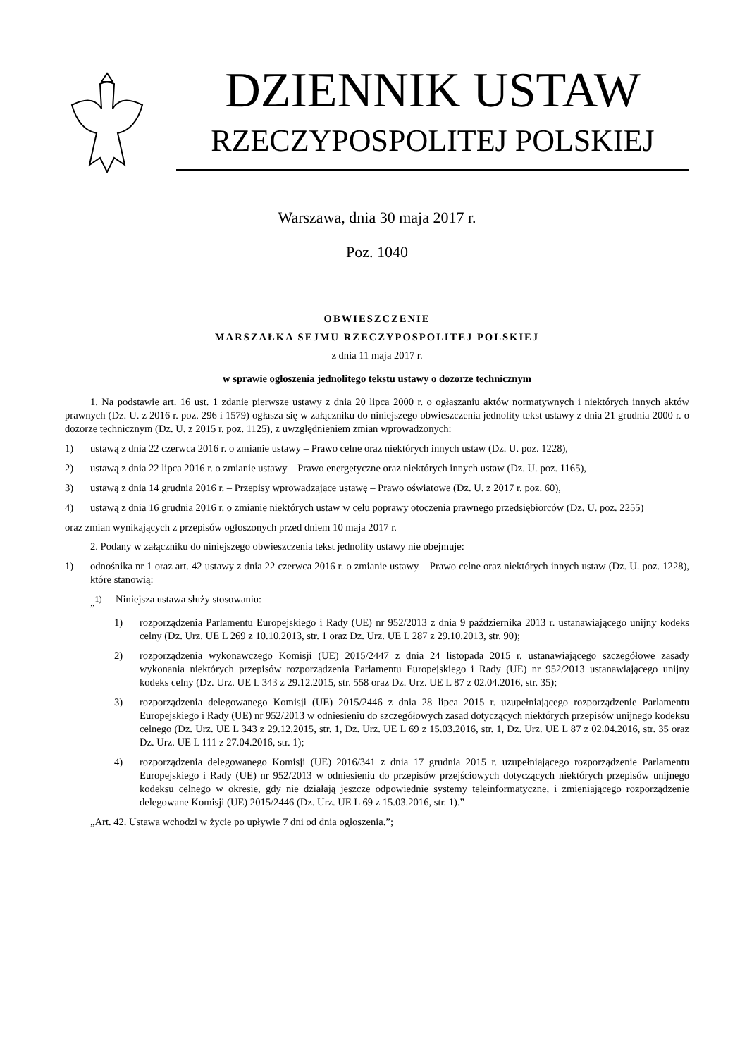DZIENNIK USTAW
RZECZYPOSPOLITEJ POLSKIEJ
Warszawa, dnia 30 maja 2017 r.
Poz. 1040
OBWIESZCZENIE
MARSZAŁKA SEJMU RZECZYPOSPOLITEJ POLSKIEJ
z dnia 11 maja 2017 r.
w sprawie ogłoszenia jednolitego tekstu ustawy o dozorze technicznym
1. Na podstawie art. 16 ust. 1 zdanie pierwsze ustawy z dnia 20 lipca 2000 r. o ogłaszaniu aktów normatywnych i niektórych innych aktów prawnych (Dz. U. z 2016 r. poz. 296 i 1579) ogłasza się w załączniku do niniejszego obwieszczenia jednolity tekst ustawy z dnia 21 grudnia 2000 r. o dozorze technicznym (Dz. U. z 2015 r. poz. 1125), z uwzględnieniem zmian wprowadzonych:
1) ustawą z dnia 22 czerwca 2016 r. o zmianie ustawy – Prawo celne oraz niektórych innych ustaw (Dz. U. poz. 1228),
2) ustawą z dnia 22 lipca 2016 r. o zmianie ustawy – Prawo energetyczne oraz niektórych innych ustaw (Dz. U. poz. 1165),
3) ustawą z dnia 14 grudnia 2016 r. – Przepisy wprowadzające ustawę – Prawo oświatowe (Dz. U. z 2017 r. poz. 60),
4) ustawą z dnia 16 grudnia 2016 r. o zmianie niektórych ustaw w celu poprawy otoczenia prawnego przedsiębiorców (Dz. U. poz. 2255)
oraz zmian wynikających z przepisów ogłoszonych przed dniem 10 maja 2017 r.
2. Podany w załączniku do niniejszego obwieszczenia tekst jednolity ustawy nie obejmuje:
1) odnośnika nr 1 oraz art. 42 ustawy z dnia 22 czerwca 2016 r. o zmianie ustawy – Prawo celne oraz niektórych innych ustaw (Dz. U. poz. 1228), które stanowią:
„<sup>1)</sup> Niniejsza ustawa służy stosowaniu:
1) rozporządzenia Parlamentu Europejskiego i Rady (UE) nr 952/2013 z dnia 9 października 2013 r. ustanawiającego unijny kodeks celny (Dz. Urz. UE L 269 z 10.10.2013, str. 1 oraz Dz. Urz. UE L 287 z 29.10.2013, str. 90);
2) rozporządzenia wykonawczego Komisji (UE) 2015/2447 z dnia 24 listopada 2015 r. ustanawiającego szczegółowe zasady wykonania niektórych przepisów rozporządzenia Parlamentu Europejskiego i Rady (UE) nr 952/2013 ustanawiającego unijny kodeks celny (Dz. Urz. UE L 343 z 29.12.2015, str. 558 oraz Dz. Urz. UE L 87 z 02.04.2016, str. 35);
3) rozporządzenia delegowanego Komisji (UE) 2015/2446 z dnia 28 lipca 2015 r. uzupełniającego rozporządzenie Parlamentu Europejskiego i Rady (UE) nr 952/2013 w odniesieniu do szczegółowych zasad dotyczących niektórych przepisów unijnego kodeksu celnego (Dz. Urz. UE L 343 z 29.12.2015, str. 1, Dz. Urz. UE L 69 z 15.03.2016, str. 1, Dz. Urz. UE L 87 z 02.04.2016, str. 35 oraz Dz. Urz. UE L 111 z 27.04.2016, str. 1);
4) rozporządzenia delegowanego Komisji (UE) 2016/341 z dnia 17 grudnia 2015 r. uzupełniającego rozporządzenie Parlamentu Europejskiego i Rady (UE) nr 952/2013 w odniesieniu do przepisów przejściowych dotyczących niektórych przepisów unijnego kodeksu celnego w okresie, gdy nie działają jeszcze odpowiednie systemy teleinformatyczne, i zmieniającego rozporządzenie delegowane Komisji (UE) 2015/2446 (Dz. Urz. UE L 69 z 15.03.2016, str. 1).”
„Art. 42. Ustawa wchodzi w życie po upływie 7 dni od dnia ogłoszenia.”;